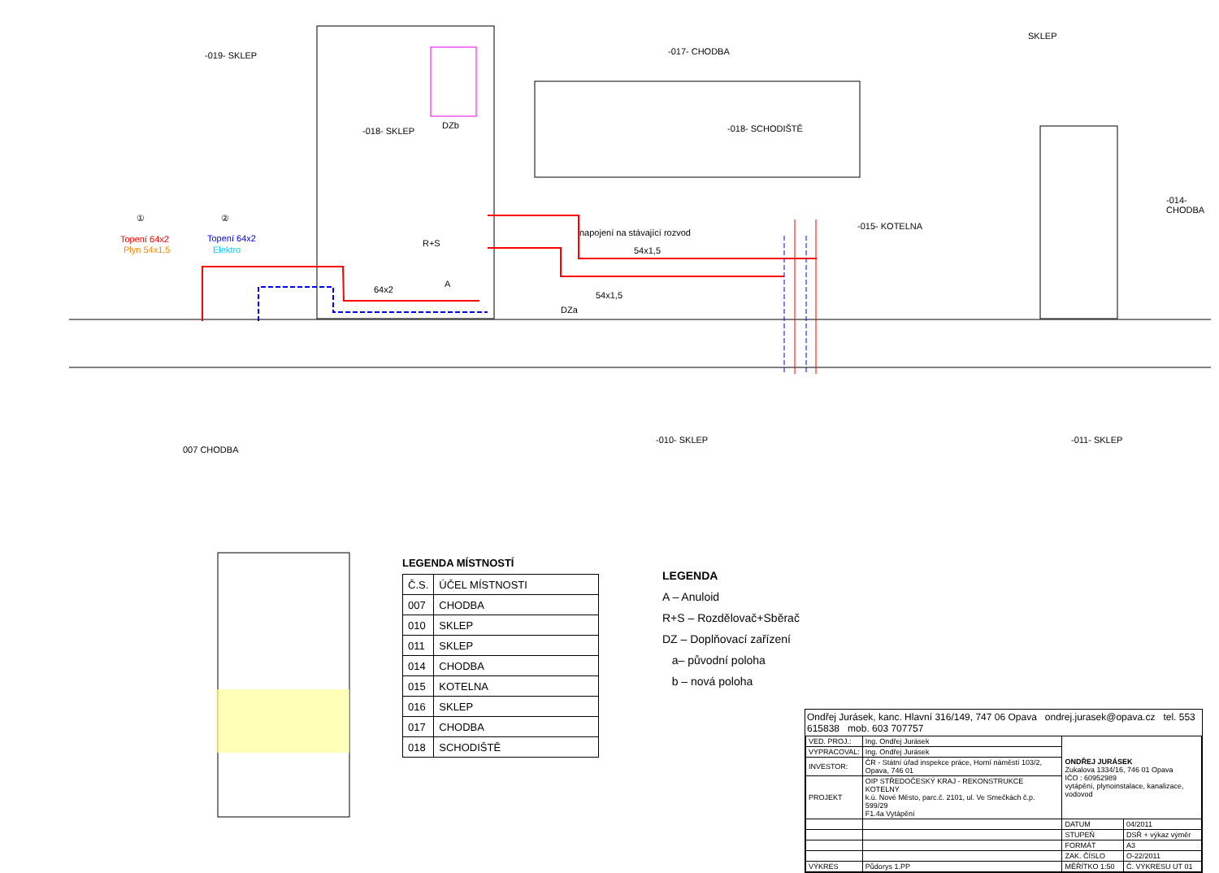-019- SKLEP
-018- SKLEP
DZb
-017- CHODBA
-018- SCHODIŠTĚ
SKLEP
-014- CHODBA
-015- KOTELNA
① ②
Topení 64x2
Plyn 54x1,5
Topení 64x2
Elektro
R+S
A
64x2
napojení na stávající rozvod
54x1,5
54x1,5
DZa
007 CHODBA
-010- SKLEP -011- SKLEP
LEGENDA MÍSTNOSTÍ
| Č.S. | ÚČEL MÍSTNOSTI |
| 007 | CHODBA |
| 010 | SKLEP |
| 011 | SKLEP |
| 014 | CHODBA |
| 015 | KOTELNA |
| 016 | SKLEP |
| 017 | CHODBA |
| 018 | SCHODIŠTĚ |
LEGENDA
A – Anuloid
R+S – Rozdělovač+Sběrač
DZ – Doplňovací zařízení
a– původní poloha
b – nová poloha
Ondřej Jurásek, kanc. Hlavní 316/149, 747 06 Opava ondrej.jurasek@opava.cz tel. 553 615838 mob. 603 707757
| VED. PROJ.: | Ing. Ondřej Jurásek | ONDŘEJ JURÁSEK Zukalova 1334/16, 746 01 Opava IČO : 60952989 vytápění, plynoinstalace, kanalizace, vodovod | |
| VYPRACOVAL: | Ing. Ondřej Jurásek | | |
| INVESTOR: | ČR - Státní úřad inspekce práce, Horní náměstí 103/2, Opava, 746 01 | | |
| PROJEKT | OIP STŘEDOČESKÝ KRAJ - REKONSTRUKCE KOTELNY k.ú. Nové Město, parc.č. 2101, ul. Ve Smečkách č.p. 599/29 F1.4a Vytápění | | |
| | | DATUM | 04/2011 |
| | | STUPEŇ | DSŘ + výkaz výměr |
| | | FORMÁT | A3 |
| | | ZAK. ČÍSLO | O-22/2011 |
| VÝKRES | Půdorys 1.PP | MĚŘÍTKO 1:50 | Č. VÝKRESU UT 01 |